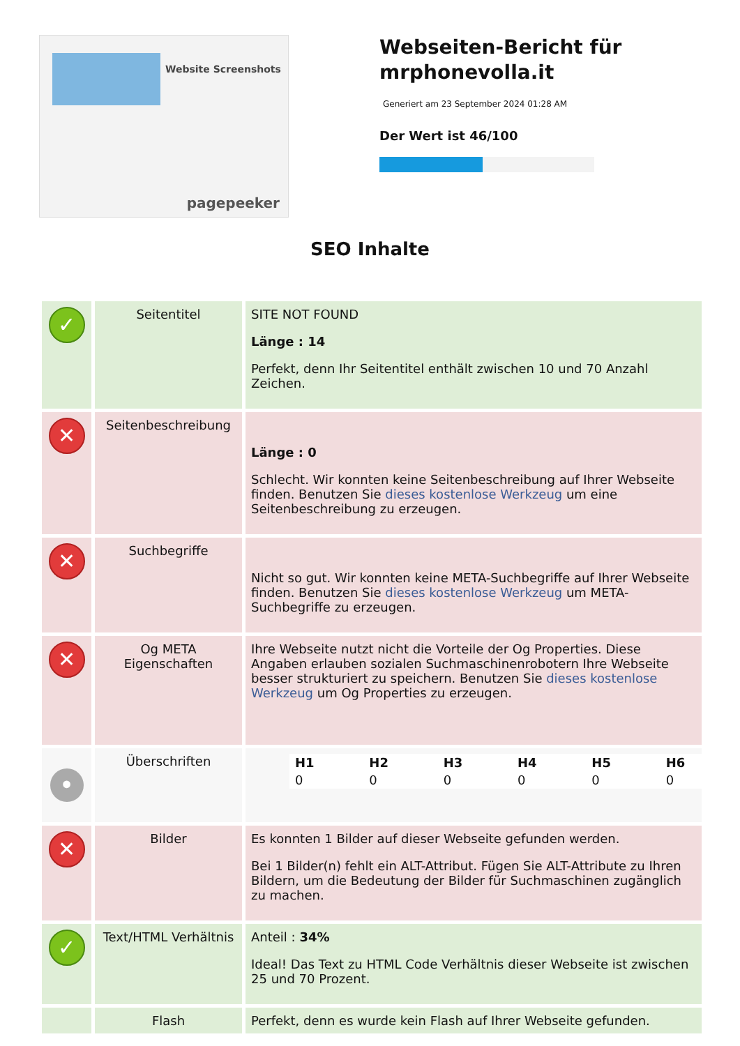Website Screenshots
pagepeeker
Webseiten-Bericht für mrphonevolla.it
Generiert am 23 September 2024 01:28 AM
Der Wert ist 46/100
SEO Inhalte
| ✓ | Seitentitel | SITE NOT FOUND Länge : 14 Perfekt, denn Ihr Seitentitel enthält zwischen 10 und 70 Anzahl Zeichen. |
| ✕ | Seitenbeschreibung | Länge : 0 Schlecht. Wir konnten keine Seitenbeschreibung auf Ihrer Webseite finden. Benutzen Sie dieses kostenlose Werkzeug um eine Seitenbeschreibung zu erzeugen. |
| ✕ | Suchbegriffe | Nicht so gut. Wir konnten keine META-Suchbegriffe auf Ihrer Webseite finden. Benutzen Sie dieses kostenlose Werkzeug um META-Suchbegriffe zu erzeugen. |
| ✕ | Og META Eigenschaften | Ihre Webseite nutzt nicht die Vorteile der Og Properties. Diese Angaben erlauben sozialen Suchmaschinenrobotern Ihre Webseite besser strukturiert zu speichern. Benutzen Sie dieses kostenlose Werkzeug um Og Properties zu erzeugen. |
| • | Überschriften | / H1 / H2 / H3 / H4 / H5 / H6 / / --- / --- / --- / --- / --- / --- / / 0 / 0 / 0 / 0 / 0 / 0 / |
| ✕ | Bilder | Es konnten 1 Bilder auf dieser Webseite gefunden werden. Bei 1 Bilder(n) fehlt ein ALT-Attribut. Fügen Sie ALT-Attribute zu Ihren Bildern, um die Bedeutung der Bilder für Suchmaschinen zugänglich zu machen. |
| ✓ | Text/HTML Verhältnis | Anteil : 34% Ideal! Das Text zu HTML Code Verhältnis dieser Webseite ist zwischen 25 und 70 Prozent. |
| | Flash | Perfekt, denn es wurde kein Flash auf Ihrer Webseite gefunden. |